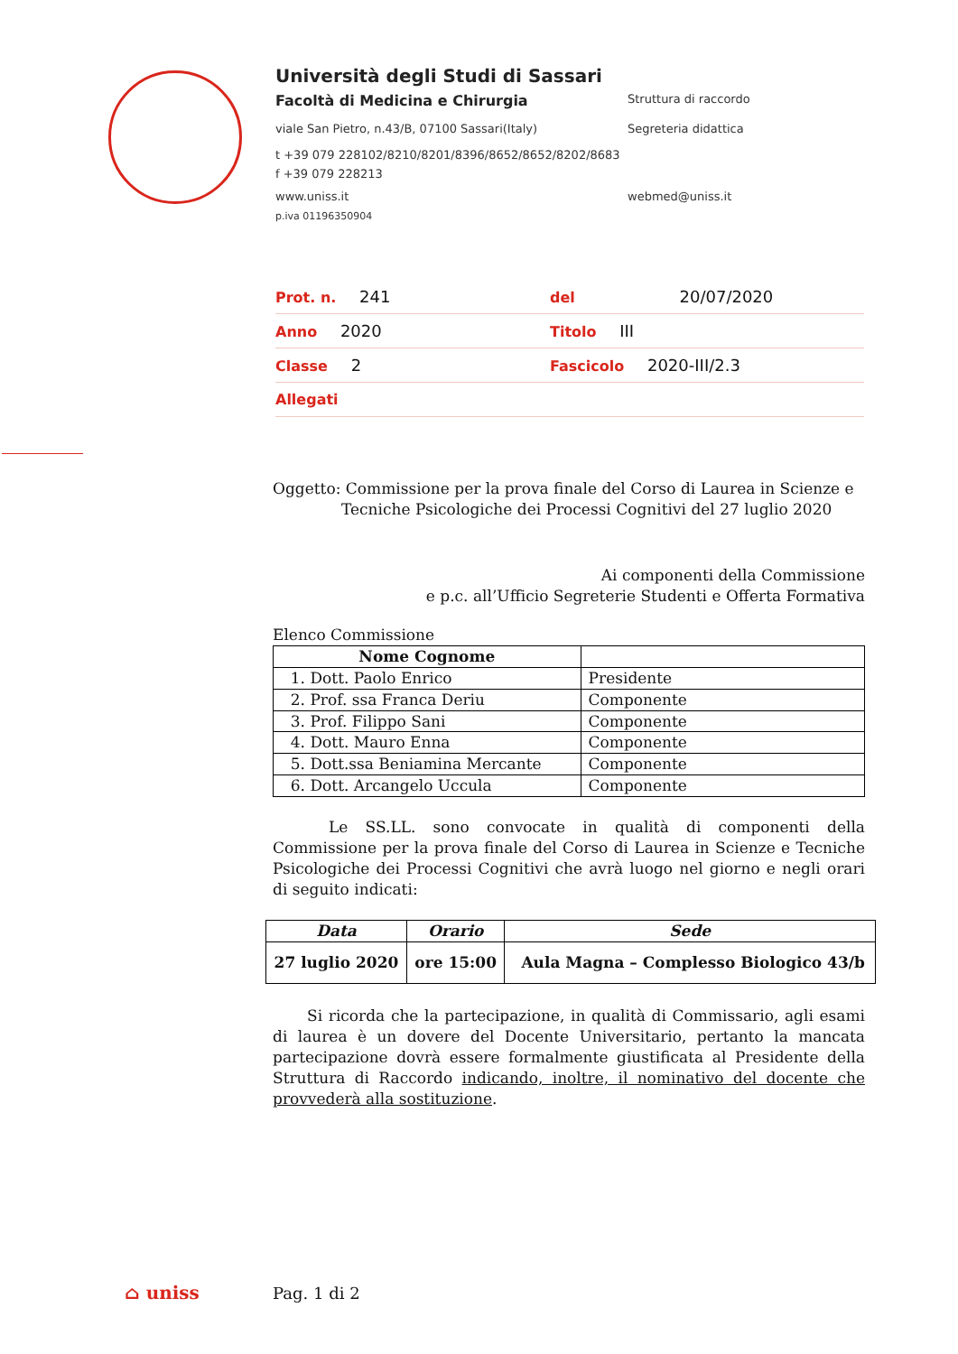Università degli Studi di Sassari
Facoltà di Medicina e Chirurgia Struttura di raccordo
viale San Pietro, n.43/B, 07100 Sassari(Italy) Segreteria didattica
t +39 079 228102/8210/8201/8396/8652/8652/8202/8683
f +39 079 228213
www.uniss.it webmed@uniss.it
p.iva 01196350904
Prot. n. 241 del 20/07/2020
Anno 2020 Titolo III
Classe 2 Fascicolo 2020-III/2.3
Allegati
Oggetto: Commissione per la prova finale del Corso di Laurea in Scienze e
Tecniche Psicologiche dei Processi Cognitivi del 27 luglio 2020
Ai componenti della Commissione
e p.c. all’Ufficio Segreterie Studenti e Offerta Formativa
Elenco Commissione
| Nome Cognome | |
| --- | --- |
| 1. Dott. Paolo Enrico | Presidente |
| 2. Prof. ssa Franca Deriu | Componente |
| 3. Prof. Filippo Sani | Componente |
| 4. Dott. Mauro Enna | Componente |
| 5. Dott.ssa Beniamina Mercante | Componente |
| 6. Dott. Arcangelo Uccula | Componente |
Le SS.LL. sono convocate in qualità di componenti della Commissione per la prova finale del Corso di Laurea in Scienze e Tecniche Psicologiche dei Processi Cognitivi che avrà luogo nel giorno e negli orari di seguito indicati:
| Data | Orario | Sede |
| --- | --- | --- |
| 27 luglio 2020 | ore 15:00 | Aula Magna – Complesso Biologico 43/b |
Si ricorda che la partecipazione, in qualità di Commissario, agli esami di laurea è un dovere del Docente Universitario, pertanto la mancata partecipazione dovrà essere formalmente giustificata al Presidente della Struttura di Raccordo indicando, inoltre, il nominativo del docente che provvederà alla sostituzione.
⌂ uniss Pag. 1 di 2